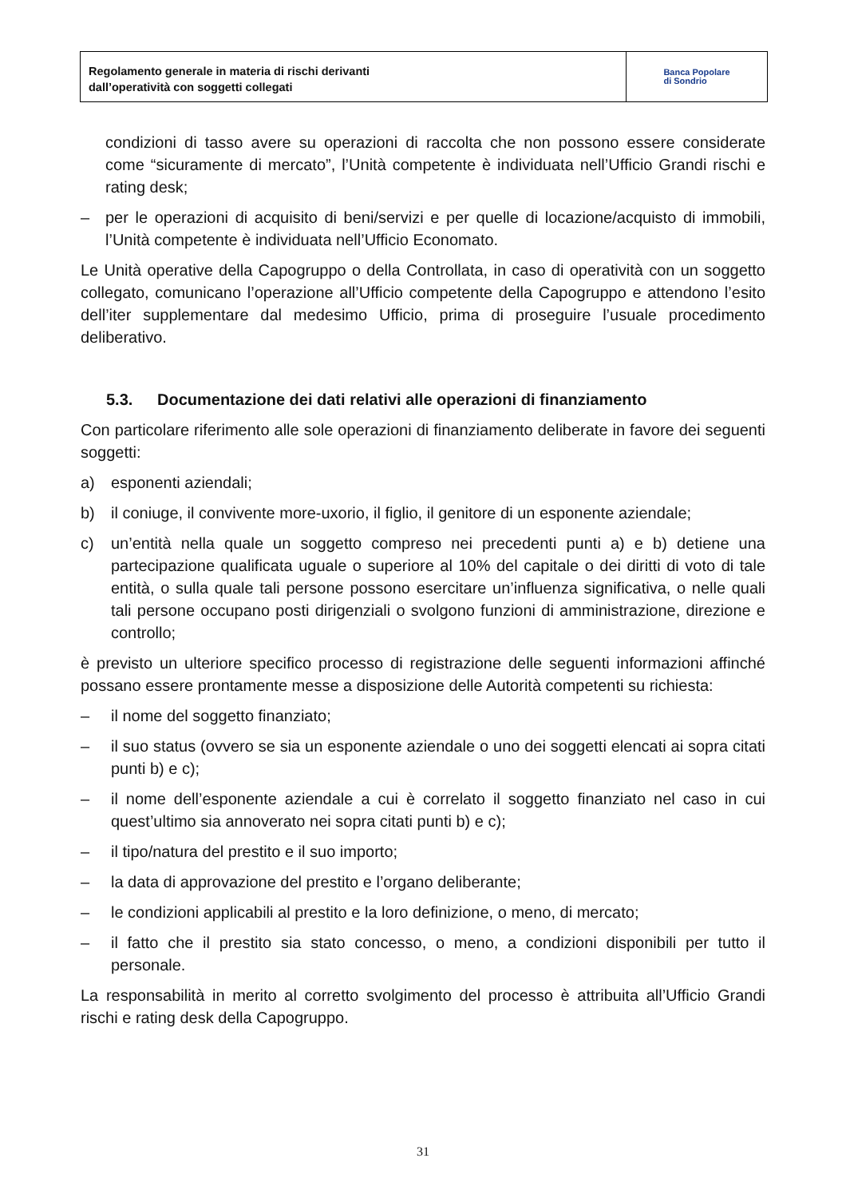Regolamento generale in materia di rischi derivanti
dall’operatività con soggetti collegati
Banca Popolare
di Sondrio
condizioni di tasso avere su operazioni di raccolta che non possono essere considerate come “sicuramente di mercato”, l’Unità competente è individuata nell’Ufficio Grandi rischi e rating desk;
– per le operazioni di acquisito di beni/servizi e per quelle di locazione/acquisto di immobili, l’Unità competente è individuata nell’Ufficio Economato.
Le Unità operative della Capogruppo o della Controllata, in caso di operatività con un soggetto collegato, comunicano l’operazione all’Ufficio competente della Capogruppo e attendono l’esito dell’iter supplementare dal medesimo Ufficio, prima di proseguire l’usuale procedimento deliberativo.
5.3. Documentazione dei dati relativi alle operazioni di finanziamento
Con particolare riferimento alle sole operazioni di finanziamento deliberate in favore dei seguenti soggetti:
a) esponenti aziendali;
b) il coniuge, il convivente more-uxorio, il figlio, il genitore di un esponente aziendale;
c) un’entità nella quale un soggetto compreso nei precedenti punti a) e b) detiene una partecipazione qualificata uguale o superiore al 10% del capitale o dei diritti di voto di tale entità, o sulla quale tali persone possono esercitare un’influenza significativa, o nelle quali tali persone occupano posti dirigenziali o svolgono funzioni di amministrazione, direzione e controllo;
è previsto un ulteriore specifico processo di registrazione delle seguenti informazioni affinché possano essere prontamente messe a disposizione delle Autorità competenti su richiesta:
– il nome del soggetto finanziato;
– il suo status (ovvero se sia un esponente aziendale o uno dei soggetti elencati ai sopra citati punti b) e c);
– il nome dell’esponente aziendale a cui è correlato il soggetto finanziato nel caso in cui quest’ultimo sia annoverato nei sopra citati punti b) e c);
– il tipo/natura del prestito e il suo importo;
– la data di approvazione del prestito e l’organo deliberante;
– le condizioni applicabili al prestito e la loro definizione, o meno, di mercato;
– il fatto che il prestito sia stato concesso, o meno, a condizioni disponibili per tutto il personale.
La responsabilità in merito al corretto svolgimento del processo è attribuita all’Ufficio Grandi rischi e rating desk della Capogruppo.
31